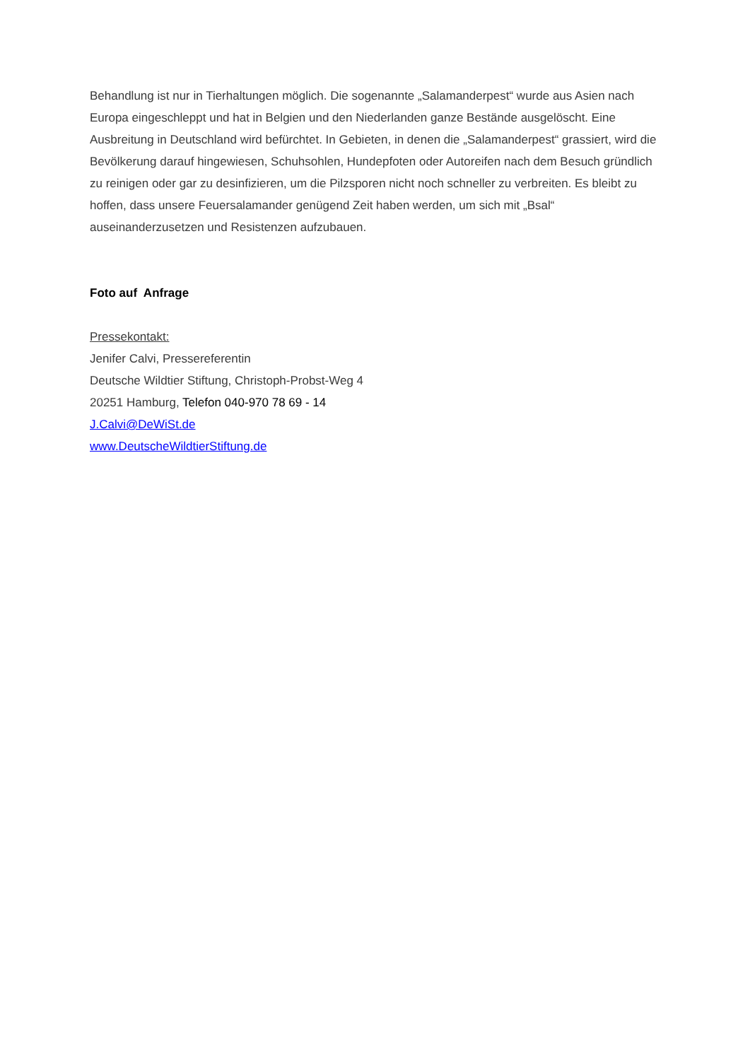Behandlung ist nur in Tierhaltungen möglich. Die sogenannte „Salamanderpest“ wurde aus Asien nach Europa eingeschleppt und hat in Belgien und den Niederlanden ganze Bestände ausgelöscht. Eine Ausbreitung in Deutschland wird befürchtet. In Gebieten, in denen die „Salamanderpest“ grassiert, wird die Bevölkerung darauf hingewiesen, Schuhsohlen, Hundepfoten oder Autoreifen nach dem Besuch gründlich zu reinigen oder gar zu desinfizieren, um die Pilzsporen nicht noch schneller zu verbreiten. Es bleibt zu hoffen, dass unsere Feuersalamander genügend Zeit haben werden, um sich mit „Bsal“ auseinanderzusetzen und Resistenzen aufzubauen.
Foto auf Anfrage
Pressekontakt:
Jenifer Calvi, Pressereferentin
Deutsche Wildtier Stiftung, Christoph-Probst-Weg 4
20251 Hamburg, Telefon 040-970 78 69 - 14
J.Calvi@DeWiSt.de
www.DeutscheWildtierStiftung.de